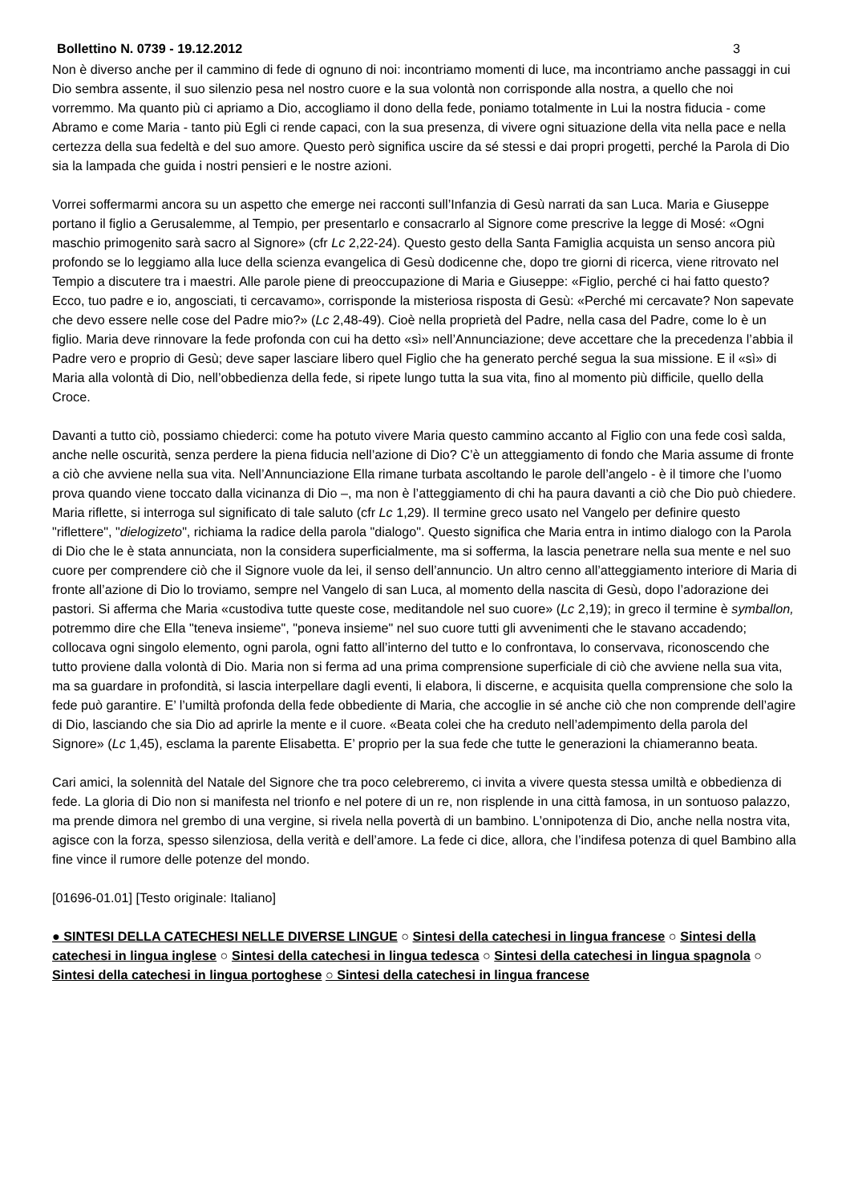Bollettino N. 0739 - 19.12.2012 3
Non è diverso anche per il cammino di fede di ognuno di noi: incontriamo momenti di luce, ma incontriamo anche passaggi in cui Dio sembra assente, il suo silenzio pesa nel nostro cuore e la sua volontà non corrisponde alla nostra, a quello che noi vorremmo. Ma quanto più ci apriamo a Dio, accogliamo il dono della fede, poniamo totalmente in Lui la nostra fiducia - come Abramo e come Maria - tanto più Egli ci rende capaci, con la sua presenza, di vivere ogni situazione della vita nella pace e nella certezza della sua fedeltà e del suo amore. Questo però significa uscire da sé stessi e dai propri progetti, perché la Parola di Dio sia la lampada che guida i nostri pensieri e le nostre azioni.
Vorrei soffermarmi ancora su un aspetto che emerge nei racconti sull’Infanzia di Gesù narrati da san Luca. Maria e Giuseppe portano il figlio a Gerusalemme, al Tempio, per presentarlo e consacrarlo al Signore come prescrive la legge di Mosé: «Ogni maschio primogenito sarà sacro al Signore» (cfr Lc 2,22-24). Questo gesto della Santa Famiglia acquista un senso ancora più profondo se lo leggiamo alla luce della scienza evangelica di Gesù dodicenne che, dopo tre giorni di ricerca, viene ritrovato nel Tempio a discutere tra i maestri. Alle parole piene di preoccupazione di Maria e Giuseppe: «Figlio, perché ci hai fatto questo? Ecco, tuo padre e io, angosciati, ti cercavamo», corrisponde la misteriosa risposta di Gesù: «Perché mi cercavate? Non sapevate che devo essere nelle cose del Padre mio?» (Lc 2,48-49). Cioè nella proprietà del Padre, nella casa del Padre, come lo è un figlio. Maria deve rinnovare la fede profonda con cui ha detto «sì» nell’Annunciazione; deve accettare che la precedenza l’abbia il Padre vero e proprio di Gesù; deve saper lasciare libero quel Figlio che ha generato perché segua la sua missione. E il «sì» di Maria alla volontà di Dio, nell’obbedienza della fede, si ripete lungo tutta la sua vita, fino al momento più difficile, quello della Croce.
Davanti a tutto ciò, possiamo chiederci: come ha potuto vivere Maria questo cammino accanto al Figlio con una fede così salda, anche nelle oscurità, senza perdere la piena fiducia nell’azione di Dio? C’è un atteggiamento di fondo che Maria assume di fronte a ciò che avviene nella sua vita. Nell’Annunciazione Ella rimane turbata ascoltando le parole dell’angelo - è il timore che l’uomo prova quando viene toccato dalla vicinanza di Dio –, ma non è l’atteggiamento di chi ha paura davanti a ciò che Dio può chiedere. Maria riflette, si interroga sul significato di tale saluto (cfr Lc 1,29). Il termine greco usato nel Vangelo per definire questo "riflettere", "dielogizeto", richiama la radice della parola "dialogo". Questo significa che Maria entra in intimo dialogo con la Parola di Dio che le è stata annunciata, non la considera superficialmente, ma si sofferma, la lascia penetrare nella sua mente e nel suo cuore per comprendere ciò che il Signore vuole da lei, il senso dell’annuncio. Un altro cenno all’atteggiamento interiore di Maria di fronte all’azione di Dio lo troviamo, sempre nel Vangelo di san Luca, al momento della nascita di Gesù, dopo l’adorazione dei pastori. Si afferma che Maria «custodiva tutte queste cose, meditandole nel suo cuore» (Lc 2,19); in greco il termine è symballon, potremmo dire che Ella "teneva insieme", "poneva insieme" nel suo cuore tutti gli avvenimenti che le stavano accadendo; collocava ogni singolo elemento, ogni parola, ogni fatto all’interno del tutto e lo confrontava, lo conservava, riconoscendo che tutto proviene dalla volontà di Dio. Maria non si ferma ad una prima comprensione superficiale di ciò che avviene nella sua vita, ma sa guardare in profondità, si lascia interpellare dagli eventi, li elabora, li discerne, e acquisita quella comprensione che solo la fede può garantire. E’ l’umiltà profonda della fede obbediente di Maria, che accoglie in sé anche ciò che non comprende dell’agire di Dio, lasciando che sia Dio ad aprirle la mente e il cuore. «Beata colei che ha creduto nell’adempimento della parola del Signore» (Lc 1,45), esclama la parente Elisabetta. E’ proprio per la sua fede che tutte le generazioni la chiameranno beata.
Cari amici, la solennità del Natale del Signore che tra poco celebreremo, ci invita a vivere questa stessa umiltà e obbedienza di fede. La gloria di Dio non si manifesta nel trionfo e nel potere di un re, non risplende in una città famosa, in un sontuoso palazzo, ma prende dimora nel grembo di una vergine, si rivela nella povertà di un bambino. L’onnipotenza di Dio, anche nella nostra vita, agisce con la forza, spesso silenziosa, della verità e dell’amore. La fede ci dice, allora, che l’indifesa potenza di quel Bambino alla fine vince il rumore delle potenze del mondo.
[01696-01.01] [Testo originale: Italiano]
● SINTESI DELLA CATECHESI NELLE DIVERSE LINGUE ○ Sintesi della catechesi in lingua francese ○ Sintesi della catechesi in lingua inglese ○ Sintesi della catechesi in lingua tedesca ○ Sintesi della catechesi in lingua spagnola ○ Sintesi della catechesi in lingua portoghese ○ Sintesi della catechesi in lingua francese